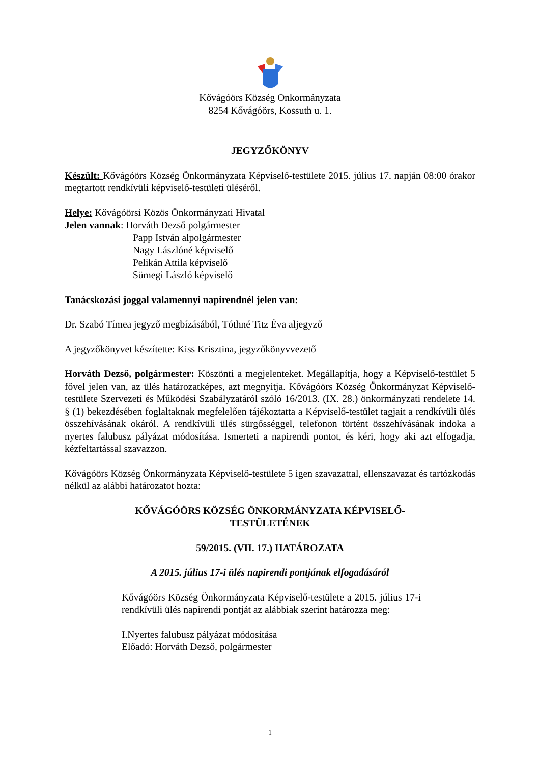Kővágóörs Község Onkormányzata
8254 Kővágóörs, Kossuth u. 1.
JEGYZŐKÖNYV
Készült: Kővágóörs Község Önkormányzata Képviselő-testülete 2015. július 17. napján 08:00 órakor megtartott rendkívüli képviselő-testületi üléséről.
Helye: Kővágóörsi Közös Önkormányzati Hivatal
Jelen vannak: Horváth Dezső polgármester
Papp István alpolgármester
Nagy Lászlóné képviselő
Pelikán Attila képviselő
Sümegi László képviselő
Tanácskozási joggal valamennyi napirendnél jelen van:
Dr. Szabó Tímea jegyző megbízásából, Tóthné Titz Éva aljegyző
A jegyzőkönyvet készítette: Kiss Krisztina, jegyzőkönyvvezető
Horváth Dezső, polgármester: Köszönti a megjelenteket. Megállapítja, hogy a Képviselő-testület 5 fővel jelen van, az ülés határozatképes, azt megnyitja. Kővágóörs Község Önkormányzat Képviselő-testülete Szervezeti és Működési Szabályzatáról szóló 16/2013. (IX. 28.) önkormányzati rendelete 14. § (1) bekezdésében foglaltaknak megfelelően tájékoztatta a Képviselő-testület tagjait a rendkívüli ülés összehívásának okáról. A rendkívüli ülés sürgősséggel, telefonon történt összehívásának indoka a nyertes falubusz pályázat módosítása. Ismerteti a napirendi pontot, és kéri, hogy aki azt elfogadja, kézfeltartással szavazzon.
Kővágóörs Község Önkormányzata Képviselő-testülete 5 igen szavazattal, ellenszavazat és tartózkodás nélkül az alábbi határozatot hozta:
KŐVÁGÓÖRS KÖZSÉG ÖNKORMÁNYZATA KÉPVISELŐ-
TESTÜLETÉNEK
59/2015. (VII. 17.) HATÁROZATA
A 2015. július 17-i ülés napirendi pontjának elfogadásáról
Kővágóörs Község Önkormányzata Képviselő-testülete a 2015. július 17-i rendkívüli ülés napirendi pontját az alábbiak szerint határozza meg:
I.Nyertes falubusz pályázat módosítása
Előadó: Horváth Dezső, polgármester
1